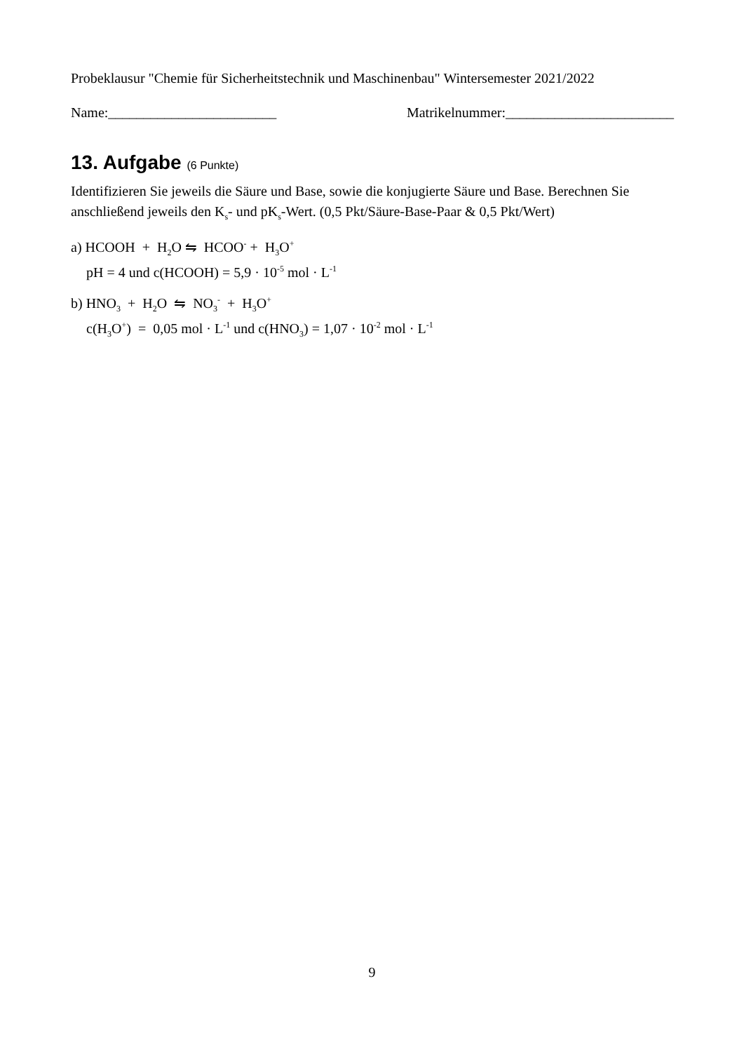Probeklausur "Chemie für Sicherheitstechnik und Maschinenbau" Wintersemester 2021/2022
Name:________________________ Matrikelnummer:________________________
13. Aufgabe (6 Punkte)
Identifizieren Sie jeweils die Säure und Base, sowie die konjugierte Säure und Base. Berechnen Sie anschließend jeweils den K<sub>s</sub>- und pK<sub>s</sub>-Wert. (0,5 Pkt/Säure-Base-Paar & 0,5 Pkt/Wert)
a) HCOOH + H<sub>2</sub>O ⇋ HCOO<sup>-</sup> + H<sub>3</sub>O<sup>+</sup>
pH = 4 und c(HCOOH) = 5,9 · 10<sup>-5</sup> mol · L<sup>-1</sup>
b) HNO<sub>3</sub> + H<sub>2</sub>O ⇋ NO<sub>3</sub><sup>-</sup> + H<sub>3</sub>O<sup>+</sup>
c(H<sub>3</sub>O<sup>+</sup>) = 0,05 mol · L<sup>-1</sup> und c(HNO<sub>3</sub>) = 1,07 · 10<sup>-2</sup> mol · L<sup>-1</sup>
9